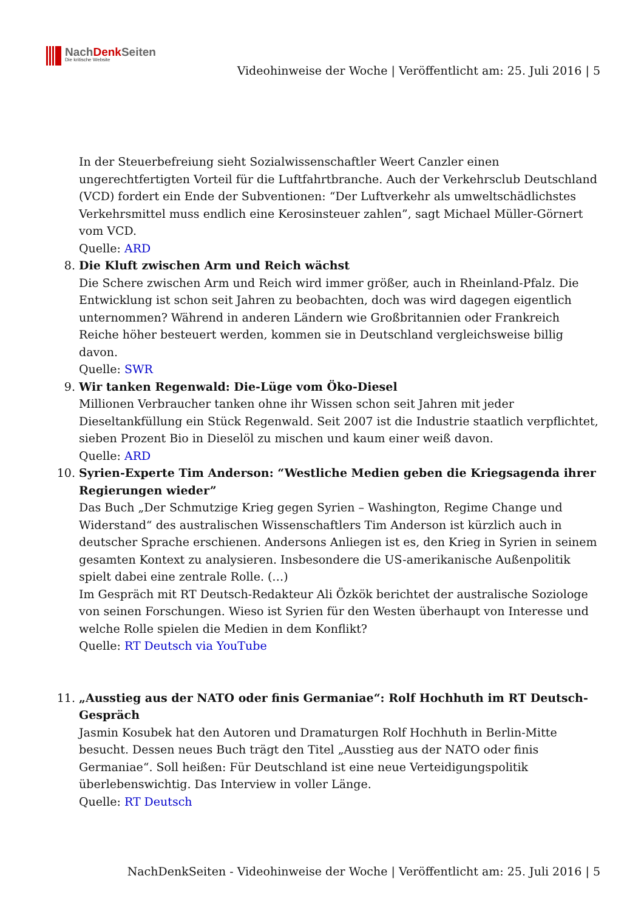NachDenk Seiten
Die kritische Website
Videohinweise der Woche | Veröffentlicht am: 25. Juli 2016 | 5
In der Steuerbefreiung sieht Sozialwissenschaftler Weert Canzler einen ungerechtfertigten Vorteil für die Luftfahrtbranche. Auch der Verkehrsclub Deutschland (VCD) fordert ein Ende der Subventionen: “Der Luftverkehr als umweltschädlichstes Verkehrsmittel muss endlich eine Kerosinsteuer zahlen”, sagt Michael Müller-Görnert vom VCD.
Quelle: ARD
8. Die Kluft zwischen Arm und Reich wächst
Die Schere zwischen Arm und Reich wird immer größer, auch in Rheinland-Pfalz. Die Entwicklung ist schon seit Jahren zu beobachten, doch was wird dagegen eigentlich unternommen? Während in anderen Ländern wie Großbritannien oder Frankreich Reiche höher besteuert werden, kommen sie in Deutschland vergleichsweise billig davon.
Quelle: SWR
9. Wir tanken Regenwald: Die-Lüge vom Öko-Diesel
Millionen Verbraucher tanken ohne ihr Wissen schon seit Jahren mit jeder Dieseltankfüllung ein Stück Regenwald. Seit 2007 ist die Industrie staatlich verpflichtet, sieben Prozent Bio in Dieselöl zu mischen und kaum einer weiß davon.
Quelle: ARD
10. Syrien-Experte Tim Anderson: “Westliche Medien geben die Kriegsagenda ihrer Regierungen wieder”
Das Buch „Der Schmutzige Krieg gegen Syrien – Washington, Regime Change und Widerstand“ des australischen Wissenschaftlers Tim Anderson ist kürzlich auch in deutscher Sprache erschienen. Andersons Anliegen ist es, den Krieg in Syrien in seinem gesamten Kontext zu analysieren. Insbesondere die US-amerikanische Außenpolitik spielt dabei eine zentrale Rolle. (…)
Im Gespräch mit RT Deutsch-Redakteur Ali Özkök berichtet der australische Soziologe von seinen Forschungen. Wieso ist Syrien für den Westen überhaupt von Interesse und welche Rolle spielen die Medien in dem Konflikt?
Quelle: RT Deutsch via YouTube
11. „Ausstieg aus der NATO oder finis Germaniae“: Rolf Hochhuth im RT Deutsch-Gespräch
Jasmin Kosubek hat den Autoren und Dramaturgen Rolf Hochhuth in Berlin-Mitte besucht. Dessen neues Buch trägt den Titel „Ausstieg aus der NATO oder finis Germaniae“. Soll heißen: Für Deutschland ist eine neue Verteidigungspolitik überlebenswichtig. Das Interview in voller Länge.
Quelle: RT Deutsch
NachDenkSeiten - Videohinweise der Woche | Veröffentlicht am: 25. Juli 2016 | 5